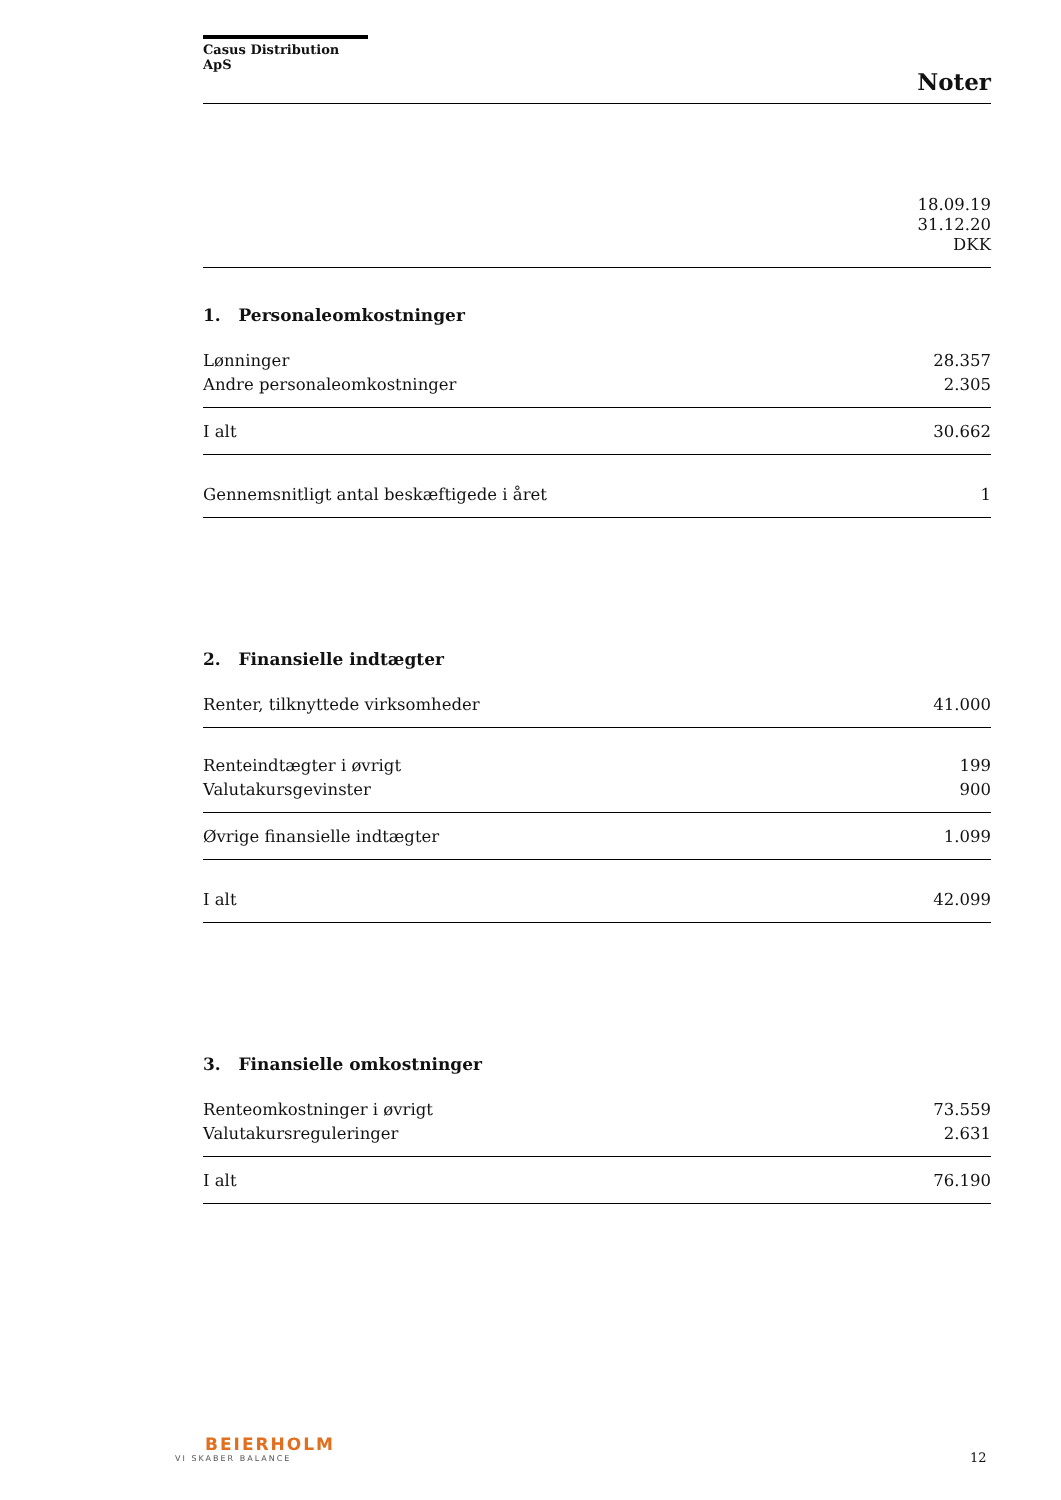Casus Distribution ApS
Noter
| | 18.09.19 31.12.20 DKK |
1. Personaleomkostninger
| Lønninger | 28.357 |
| Andre personaleomkostninger | 2.305 |
| I alt | 30.662 |
| Gennemsnitligt antal beskæftigede i året | 1 |
2. Finansielle indtægter
| Renter, tilknyttede virksomheder | 41.000 |
| Renteindtægter i øvrigt | 199 |
| Valutakursgevinster | 900 |
| Øvrige finansielle indtægter | 1.099 |
| I alt | 42.099 |
3. Finansielle omkostninger
| Renteomkostninger i øvrigt | 73.559 |
| Valutakursreguleringer | 2.631 |
| I alt | 76.190 |
BEIERHOLM
VI SKABER BALANCE
12